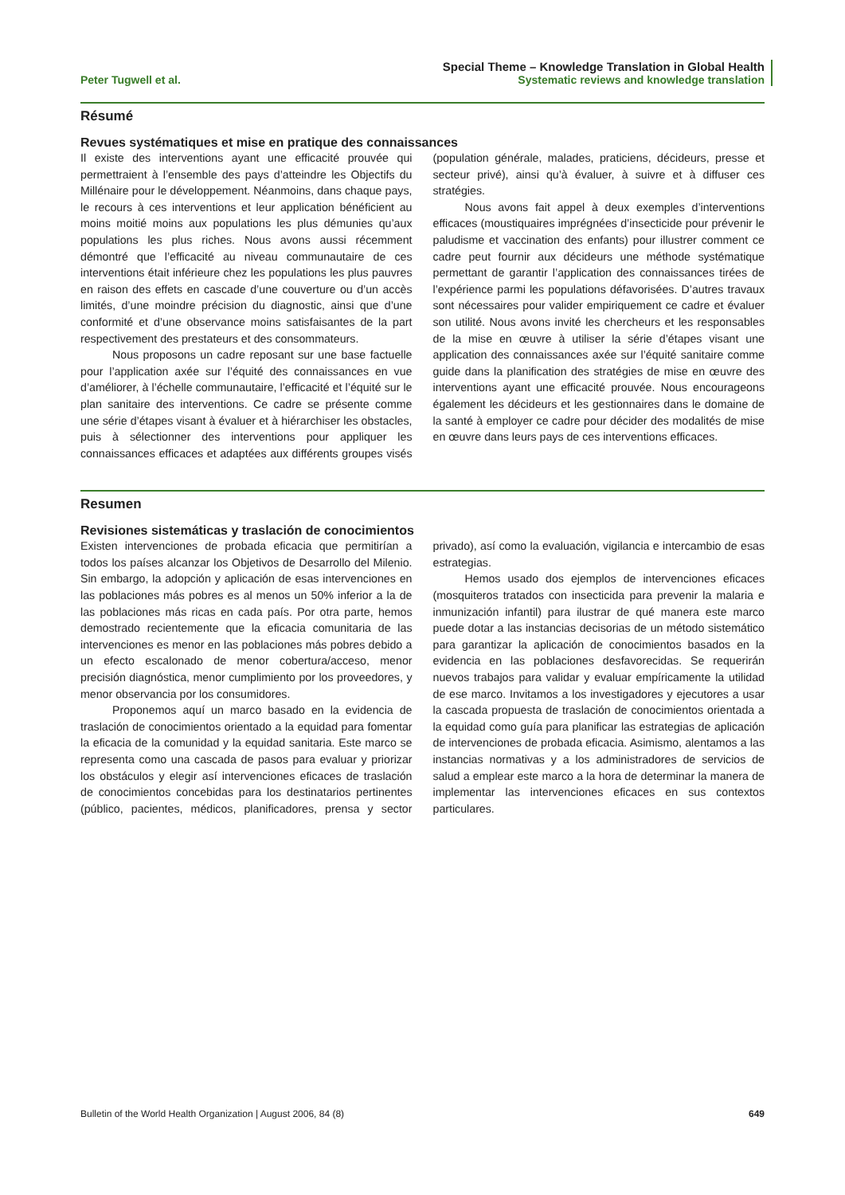Peter Tugwell et al.
Special Theme – Knowledge Translation in Global Health
Systematic reviews and knowledge translation
Résumé
Revues systématiques et mise en pratique des connaissances
Il existe des interventions ayant une efficacité prouvée qui permettraient à l’ensemble des pays d’atteindre les Objectifs du Millénaire pour le développement. Néanmoins, dans chaque pays, le recours à ces interventions et leur application bénéficient au moins moitié moins aux populations les plus démunies qu’aux populations les plus riches. Nous avons aussi récemment démontré que l’efficacité au niveau communautaire de ces interventions était inférieure chez les populations les plus pauvres en raison des effets en cascade d’une couverture ou d’un accès limités, d’une moindre précision du diagnostic, ainsi que d’une conformité et d’une observance moins satisfaisantes de la part respectivement des prestateurs et des consommateurs.
Nous proposons un cadre reposant sur une base factuelle pour l’application axée sur l’équité des connaissances en vue d’améliorer, à l’échelle communautaire, l’efficacité et l’équité sur le plan sanitaire des interventions. Ce cadre se présente comme une série d’étapes visant à évaluer et à hiérarchiser les obstacles, puis à sélectionner des interventions pour appliquer les connaissances efficaces et adaptées aux différents groupes visés (population générale, malades, praticiens, décideurs, presse et secteur privé), ainsi qu’à évaluer, à suivre et à diffuser ces stratégies.
Nous avons fait appel à deux exemples d’interventions efficaces (moustiquaires imprégnées d’insecticide pour prévenir le paludisme et vaccination des enfants) pour illustrer comment ce cadre peut fournir aux décideurs une méthode systématique permettant de garantir l’application des connaissances tirées de l’expérience parmi les populations défavorisées. D’autres travaux sont nécessaires pour valider empiriquement ce cadre et évaluer son utilité. Nous avons invité les chercheurs et les responsables de la mise en œuvre à utiliser la série d’étapes visant une application des connaissances axée sur l’équité sanitaire comme guide dans la planification des stratégies de mise en œuvre des interventions ayant une efficacité prouvée. Nous encourageons également les décideurs et les gestionnaires dans le domaine de la santé à employer ce cadre pour décider des modalités de mise en œuvre dans leurs pays de ces interventions efficaces.
Resumen
Revisiones sistemáticas y traslación de conocimientos
Existen intervenciones de probada eficacia que permitirían a todos los países alcanzar los Objetivos de Desarrollo del Milenio. Sin embargo, la adopción y aplicación de esas intervenciones en las poblaciones más pobres es al menos un 50% inferior a la de las poblaciones más ricas en cada país. Por otra parte, hemos demostrado recientemente que la eficacia comunitaria de las intervenciones es menor en las poblaciones más pobres debido a un efecto escalonado de menor cobertura/acceso, menor precisión diagnóstica, menor cumplimiento por los proveedores, y menor observancia por los consumidores.
Proponemos aquí un marco basado en la evidencia de traslación de conocimientos orientado a la equidad para fomentar la eficacia de la comunidad y la equidad sanitaria. Este marco se representa como una cascada de pasos para evaluar y priorizar los obstáculos y elegir así intervenciones eficaces de traslación de conocimientos concebidas para los destinatarios pertinentes (público, pacientes, médicos, planificadores, prensa y sector privado), así como la evaluación, vigilancia e intercambio de esas estrategias.
Hemos usado dos ejemplos de intervenciones eficaces (mosquiteros tratados con insecticida para prevenir la malaria e inmunización infantil) para ilustrar de qué manera este marco puede dotar a las instancias decisorias de un método sistemático para garantizar la aplicación de conocimientos basados en la evidencia en las poblaciones desfavorecidas. Se requerirán nuevos trabajos para validar y evaluar empíricamente la utilidad de ese marco. Invitamos a los investigadores y ejecutores a usar la cascada propuesta de traslación de conocimientos orientada a la equidad como guía para planificar las estrategias de aplicación de intervenciones de probada eficacia. Asimismo, alentamos a las instancias normativas y a los administradores de servicios de salud a emplear este marco a la hora de determinar la manera de implementar las intervenciones eficaces en sus contextos particulares.
Bulletin of the World Health Organization | August 2006, 84 (8)
649